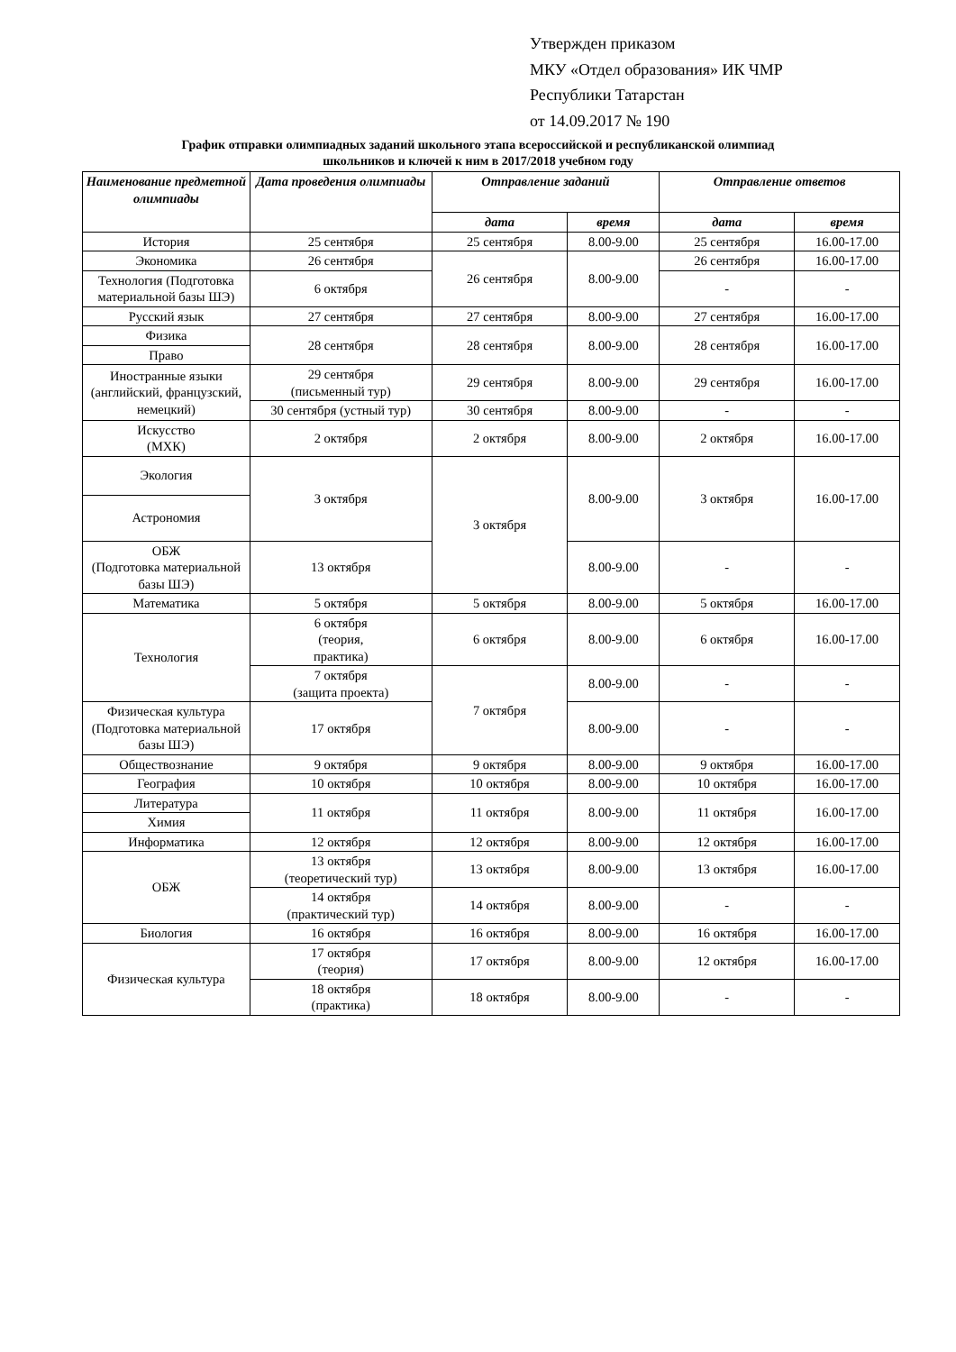Утвержден приказом
МКУ «Отдел образования» ИК ЧМР
Республики Татарстан
от 14.09.2017 № 190
График отправки олимпиадных заданий школьного этапа всероссийской и республиканской олимпиад
школьников и ключей к ним в 2017/2018 учебном году
| Наименование предметной олимпиады | Дата проведения олимпиады | Отправление заданий | | Отправление ответов | |
| --- | --- | --- | --- | --- | --- |
| | | дата | время | дата | время |
| История | 25 сентября | 25 сентября | 8.00-9.00 | 25 сентября | 16.00-17.00 |
| Экономика | 26 сентября | 26 сентября | 8.00-9.00 | 26 сентября | 16.00-17.00 |
| Технология (Подготовка материальной базы ШЭ) | 6 октября | | | - | - |
| Русский язык | 27 сентября | 27 сентября | 8.00-9.00 | 27 сентября | 16.00-17.00 |
| Физика | 28 сентября | 28 сентября | 8.00-9.00 | 28 сентября | 16.00-17.00 |
| Право | | | | | |
| Иностранные языки (английский, французский, немецкий) | 29 сентября (письменный тур) | 29 сентября | 8.00-9.00 | 29 сентября | 16.00-17.00 |
| | 30 сентября (устный тур) | 30 сентября | 8.00-9.00 | - | - |
| Искусство (МХК) | 2 октября | 2 октября | 8.00-9.00 | 2 октября | 16.00-17.00 |
| Экология | 3 октября | 3 октября | 8.00-9.00 | 3 октября | 16.00-17.00 |
| Астрономия | | | | | |
| ОБЖ (Подготовка материальной базы ШЭ) | 13 октября | | 8.00-9.00 | - | - |
| Математика | 5 октября | 5 октября | 8.00-9.00 | 5 октября | 16.00-17.00 |
| Технология | 6 октября (теория, практика) | 6 октября | 8.00-9.00 | 6 октября | 16.00-17.00 |
| | 7 октября (защита проекта) | 7 октября | 8.00-9.00 | - | - |
| Физическая культура (Подготовка материальной базы ШЭ) | 17 октября | | 8.00-9.00 | - | - |
| Обществознание | 9 октября | 9 октября | 8.00-9.00 | 9 октября | 16.00-17.00 |
| География | 10 октября | 10 октября | 8.00-9.00 | 10 октября | 16.00-17.00 |
| Литература | 11 октября | 11 октября | 8.00-9.00 | 11 октября | 16.00-17.00 |
| Химия | | | | | |
| Информатика | 12 октября | 12 октября | 8.00-9.00 | 12 октября | 16.00-17.00 |
| ОБЖ | 13 октября (теоретический тур) | 13 октября | 8.00-9.00 | 13 октября | 16.00-17.00 |
| | 14 октября (практический тур) | 14 октября | 8.00-9.00 | - | - |
| Биология | 16 октября | 16 октября | 8.00-9.00 | 16 октября | 16.00-17.00 |
| Физическая культура | 17 октября (теория) | 17 октября | 8.00-9.00 | 12 октября | 16.00-17.00 |
| | 18 октября (практика) | 18 октября | 8.00-9.00 | - | - |